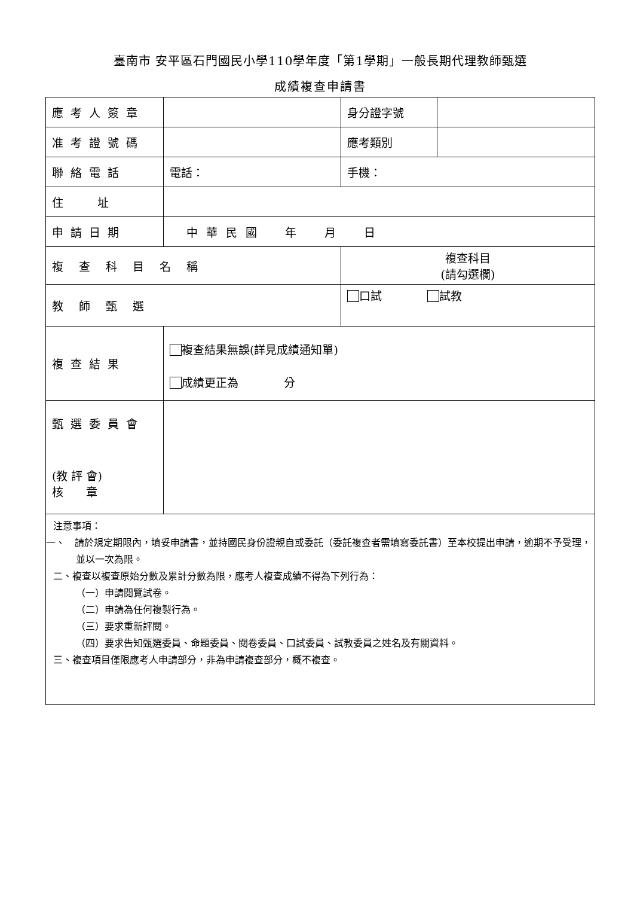臺南市 安平區石門國民小學110學年度「第1學期」一般長期代理教師甄選
成績複查申請書
| 應考人簽章 | | 身分證字號 | |
| 准考證號碼 | | 應考類別 | |
| 聯絡電話 | 電話： | 手機： | |
| 住 址 | | | |
| 申請日期 | 中華民國 年 月 日 | | |
| 複查科目名稱 | | 複查科目 (請勾選欄) | |
| 教師甄選 | | 口試 試教 | |
| 複查結果 | 複查結果無誤(詳見成績通知單) 成績更正為 分 | | |
| 甄選委員會 (教 評 會) 核 章 | | | |
| 注意事項： 一、 請於規定期限內，填妥申請書，並持國民身份證親自或委託（委託複查者需填寫委託書）至本校提出申請，逾期不予受理，並以一次為限。 二、複查以複查原始分數及累計分數為限，應考人複查成績不得為下列行為： （一）申請閱覽試卷。 （二）申請為任何複製行為。 （三）要求重新評閱。 （四）要求告知甄選委員、命題委員、閱卷委員、口試委員、試教委員之姓名及有關資料。 三、複查項目僅限應考人申請部分，非為申請複查部分，概不複查。 | | | |